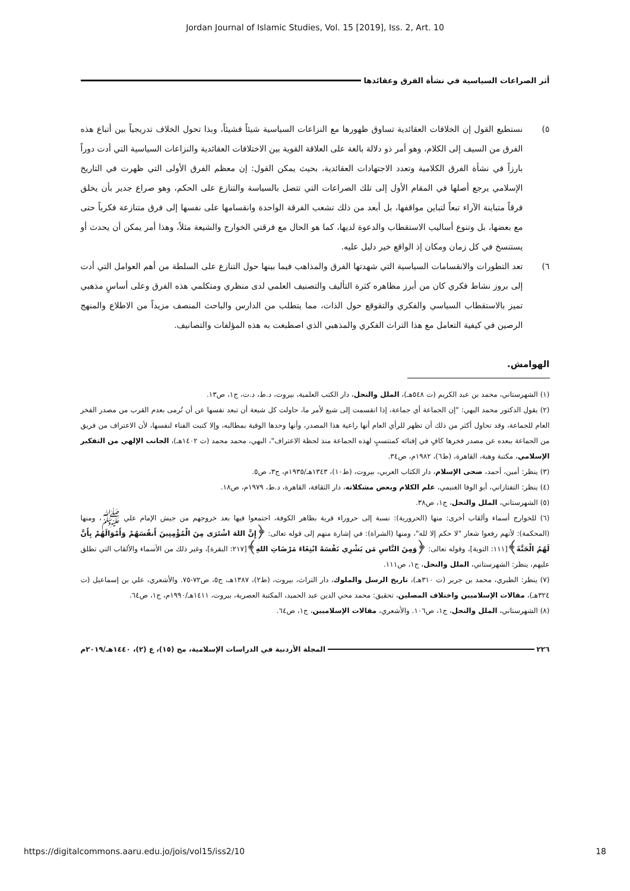Jordan Journal of Islamic Studies, Vol. 15 [2019], Iss. 2, Art. 10
أثر الصراعات السياسية في نشأة الفرق وعقائدها
٥) نستطيع القول إن الخلافات العقائدية تساوق ظهورها مع النزاعات السياسية شيئاً فشيئاً، وبذا تحول الخلاف تدريجياً بين أتباع هذه الفرق من السيف إلى الكلام، وهو أمر ذو دلالة بالغة على العلاقة القوية بين الاختلافات العقائدية والنزاعات السياسية التي أدت دوراً بارزاً في نشأة الفرق الكلامية وتعدد الاجتهادات العقائدية، بحيث يمكن القول: إن معظم الفرق الأولى التي ظهرت في التاريخ الإسلامي يرجع أصلها في المقام الأول إلى تلك الصراعات التي تتصل بالسياسة والتنازع على الحكم، وهو صراع جدير بأن يخلق فرقاً متباينة الآراء تبعاً لتباين مواقفها، بل أبعد من ذلك تشعب الفرقة الواحدة وانقسامها على نفسها إلى فرق متنازعة فكرياً حتى مع بعضها، بل وتنوع أساليب الاستقطاب والدعوة لديها، كما هو الحال مع فرقتي الخوارج والشيعة مثلاً، وهذا أمر يمكن أن يحدث أو يستنسخ في كل زمان ومكان إذ الواقع خير دليل عليه.
٦) تعد التطورات والانقسامات السياسية التي شهدتها الفرق والمذاهب فيما بينها حول التنازع على السلطة من أهم العوامل التي أدت إلى بروز نشاط فكري كان من أبرز مظاهره كثرة التأليف والتصنيف العلمي لدى منظري ومتكلمي هذه الفرق وعلى أساسٍ مذهبي تميز بالاستقطاب السياسي والفكري والتقوقع حول الذات، مما يتطلب من الدارس والباحث المنصف مزيداً من الاطلاع والمنهج الرصين في كيفية التعامل مع هذا التراث الفكري والمذهبي الذي اصطبغت به هذه المؤلفات والتصانيف.
الهوامش.
(١) الشهرستاني، محمد بن عبد الكريم (ت ٥٤٨هـ)، الملل والنحل، دار الكتب العلمية، بيروت، د.ط، د.ت، ج١، ص١٣.
(٢) يقول الدكتور محمد البهي: "إن الجماعة أي جماعة، إذا انقسمت إلى شيع لأمر ما، حاولت كل شيعة أن تبعد نفسها عن أن تُرمى بعدم القرب من مصدر الفخر العام للجماعة، وقد تحاول أكثر من ذلك أن تظهر للرأي العام أنها راعية هذا المصدر، وأنها وحدها الوفية بمطالبه، وإلا كتبت الفناء لنفسها، لأن الاعتراف من فريق من الجماعة ببعده عن مصدر فخرها كافٍ في إفنائه كمنتسبٍ لهذه الجماعة منذ لحظة الاعتراف"، البهي، محمد محمد (ت ١٤٠٢هـ)، الجانب الإلهي من التفكير الإسلامي، مكتبة وهبة، القاهرة، (ط٦)، ١٩٨٢م، ص٣٤.
(٣) ينظر: أمين، أحمد، ضحى الإسلام، دار الكتاب العربي، بيروت، (ط١٠)، ١٣٤٣هـ/١٩٣٥م، ج٣، ص٥.
(٤) ينظر: التفتازاني، أبو الوفا الغنيمي، علم الكلام وبعض مشكلاته، دار الثقافة، القاهرة، د.ط، ١٩٧٩م، ص١٨.
(٥) الشهرستاني، الملل والنحل، ج١، ص٣٨.
(٦) للخوارج أسماء وألقاب أخرى: منها (الحرورية): نسبة إلى حروراء قرية بظاهر الكوفة، اجتمعوا فيها بعد خروجهم من جيش الإمام علي ﷺ، ومنها (المحكمة): لأنهم رفعوا شعار "لا حكم إلا لله"، ومنها (الشراة): في إشارة منهم إلى قوله تعالى: ﴿إِنَّ اللهَ اشْتَرَى مِنَ الْمُؤْمِنِينَ أَنفُسَهُمْ وَأَمْوَالَهُمْ بِأَنَّ لَهُمُ الْجَنَّةَ﴾[١١١: التوبة]، وقوله تعالى: ﴿وَمِنَ النَّاسِ مَن يَشْرِي نَفْسَهُ ابْتِغَاءَ مَرْضَاتِ اللهِ﴾[٢١٧: البقرة]، وغير ذلك من الأسماء والألقاب التي تطلق عليهم، ينظر: الشهرستاني، الملل والنحل، ج١، ص١١١.
(٧) ينظر: الطبري، محمد بن جرير (ت ٣١٠هـ)، تاريخ الرسل والملوك، دار التراث، بيروت، (ط٢)، ١٣٨٧هـ، ج٥، ص٧٢-٧٥. والأشعري، علي بن إسماعيل (ت ٣٢٤هـ)، مقالات الإسلاميين واختلاف المصلين، تحقيق: محمد محي الدين عبد الحميد، المكتبة العصرية، بيروت، ١٤١١هـ/١٩٩٠م، ج١، ص٦٤.
(٨) الشهرستاني، الملل والنحل، ج١، ص١٠٦. والأشعري، مقالات الإسلاميين، ج١، ص٦٤.
٢٢٦ المجلة الأردنية في الدراسات الإسلامية، مج (١٥)، ع (٢)، ١٤٤٠هـ/٢٠١٩م
https://digitalcommons.aaru.edu.jo/jois/vol15/iss2/10 18